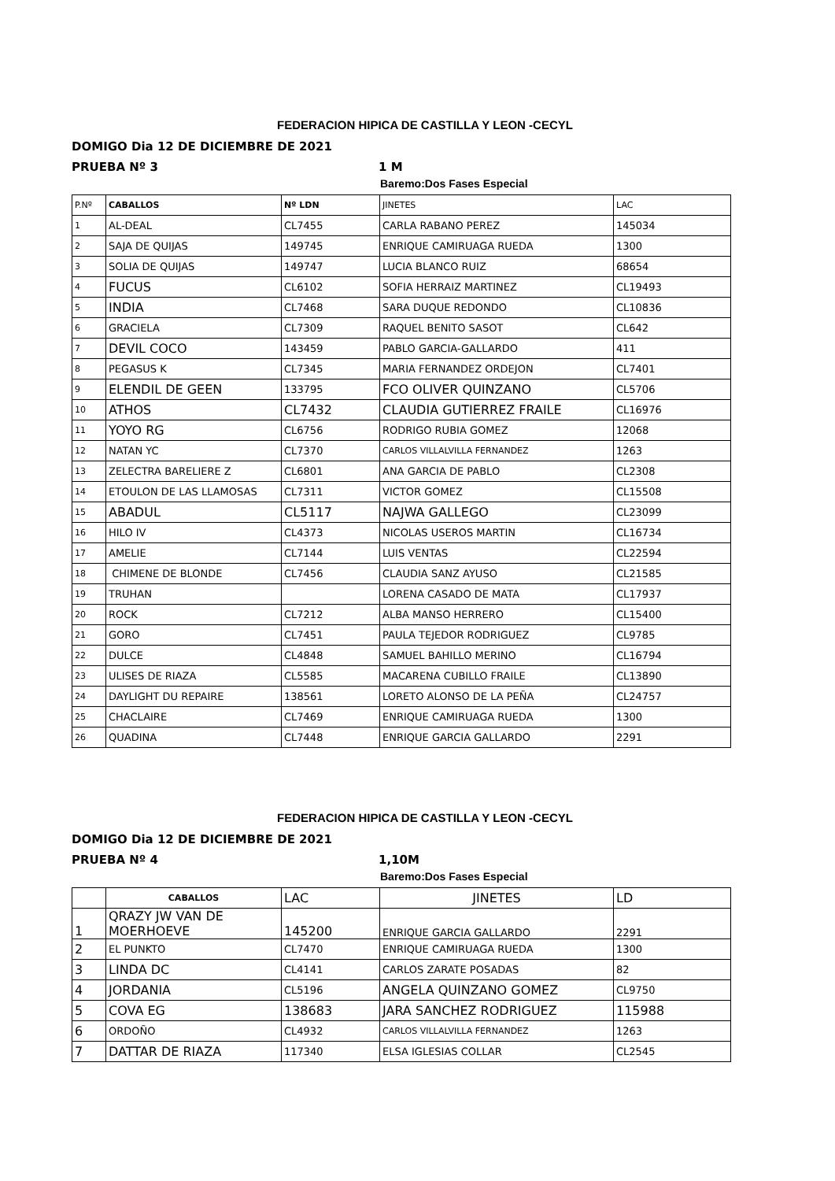FEDERACION HIPICA DE CASTILLA Y LEON -CECYL
DOMIGO Dia 12 DE DICIEMBRE DE 2021
PRUEBA Nº 3 1 M
Baremo:Dos Fases Especial
| P.Nº | CABALLOS | Nº LDN | JINETES | LAC |
| --- | --- | --- | --- | --- |
| 1 | AL-DEAL | CL7455 | CARLA RABANO PEREZ | 145034 |
| 2 | SAJA DE QUIJAS | 149745 | ENRIQUE CAMIRUAGA RUEDA | 1300 |
| 3 | SOLIA DE QUIJAS | 149747 | LUCIA BLANCO RUIZ | 68654 |
| 4 | FUCUS | CL6102 | SOFIA HERRAIZ MARTINEZ | CL19493 |
| 5 | INDIA | CL7468 | SARA DUQUE REDONDO | CL10836 |
| 6 | GRACIELA | CL7309 | RAQUEL BENITO SASOT | CL642 |
| 7 | DEVIL COCO | 143459 | PABLO GARCIA-GALLARDO | 411 |
| 8 | PEGASUS K | CL7345 | MARIA FERNANDEZ ORDEJON | CL7401 |
| 9 | ELENDIL DE GEEN | 133795 | FCO OLIVER QUINZANO | CL5706 |
| 10 | ATHOS | CL7432 | CLAUDIA GUTIERREZ FRAILE | CL16976 |
| 11 | YOYO RG | CL6756 | RODRIGO RUBIA GOMEZ | 12068 |
| 12 | NATAN YC | CL7370 | CARLOS VILLALVILLA FERNANDEZ | 1263 |
| 13 | ZELECTRA BARELIERE Z | CL6801 | ANA GARCIA DE PABLO | CL2308 |
| 14 | ETOULON DE LAS LLAMOSAS | CL7311 | VICTOR GOMEZ | CL15508 |
| 15 | ABADUL | CL5117 | NAJWA GALLEGO | CL23099 |
| 16 | HILO IV | CL4373 | NICOLAS USEROS MARTIN | CL16734 |
| 17 | AMELIE | CL7144 | LUIS VENTAS | CL22594 |
| 18 | CHIMENE DE BLONDE | CL7456 | CLAUDIA SANZ AYUSO | CL21585 |
| 19 | TRUHAN | | LORENA CASADO DE MATA | CL17937 |
| 20 | ROCK | CL7212 | ALBA MANSO HERRERO | CL15400 |
| 21 | GORO | CL7451 | PAULA TEJEDOR RODRIGUEZ | CL9785 |
| 22 | DULCE | CL4848 | SAMUEL BAHILLO MERINO | CL16794 |
| 23 | ULISES DE RIAZA | CL5585 | MACARENA CUBILLO FRAILE | CL13890 |
| 24 | DAYLIGHT DU REPAIRE | 138561 | LORETO ALONSO DE LA PEÑA | CL24757 |
| 25 | CHACLAIRE | CL7469 | ENRIQUE CAMIRUAGA RUEDA | 1300 |
| 26 | QUADINA | CL7448 | ENRIQUE GARCIA GALLARDO | 2291 |
FEDERACION HIPICA DE CASTILLA Y LEON -CECYL
DOMIGO Dia 12 DE DICIEMBRE DE 2021
PRUEBA Nº 4 1,10M
Baremo:Dos Fases Especial
| | CABALLOS | LAC | JINETES | LD |
| --- | --- | --- | --- | --- |
| 1 | QRAZY JW VAN DE MOERHOEVE | 145200 | ENRIQUE GARCIA GALLARDO | 2291 |
| 2 | EL PUNKTO | CL7470 | ENRIQUE CAMIRUAGA RUEDA | 1300 |
| 3 | LINDA DC | CL4141 | CARLOS ZARATE POSADAS | 82 |
| 4 | JORDANIA | CL5196 | ANGELA QUINZANO GOMEZ | CL9750 |
| 5 | COVA EG | 138683 | JARA SANCHEZ RODRIGUEZ | 115988 |
| 6 | ORDOÑO | CL4932 | CARLOS VILLALVILLA FERNANDEZ | 1263 |
| 7 | DATTAR DE RIAZA | 117340 | ELSA IGLESIAS COLLAR | CL2545 |